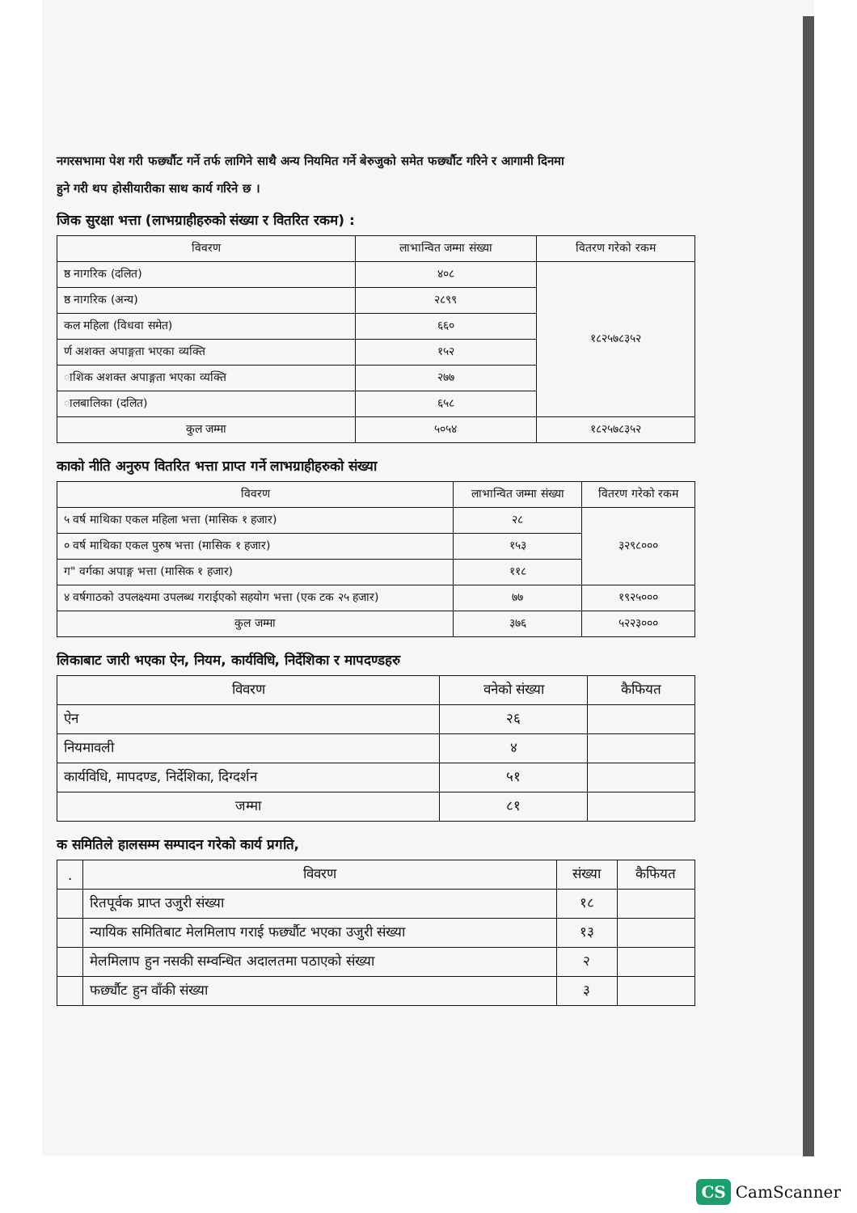नगरसभामा पेश गरी फर्छ्यौट गर्ने तर्फ लागिने साथै अन्य नियमित गर्ने बेरुजुको समेत फर्छ्यौट गरिने र आगामी दिनमा
हुने गरी थप होसीयारीका साथ कार्य गरिने छ ।
जिक सुरक्षा भत्ता (लाभग्राहीहरुको संख्या र वितरित रकम) :
| विवरण | लाभान्वित जम्मा संख्या | वितरण गरेको रकम |
| --- | --- | --- |
| ष्ठ नागरिक (दलित) | ४०८ | १८२५७८३५२ |
| ष्ठ नागरिक (अन्य) | २८९९ | |
| कल महिला (विधवा समेत) | ६६० | |
| र्ण अशक्त अपाङ्गता भएका व्यक्ति | १५२ | |
| ाशिक अशक्त अपाङ्गता भएका व्यक्ति | २७७ | |
| ालबालिका (दलित) | ६५८ | |
| कुल जम्मा | ५०५४ | १८२५७८३५२ |
काको नीति अनुरुप वितरित भत्ता प्राप्त गर्ने लाभग्राहीहरुको संख्या
| विवरण | लाभान्वित जम्मा संख्या | वितरण गरेको रकम |
| --- | --- | --- |
| ५ वर्ष माथिका एकल महिला भत्ता (मासिक १ हजार) | २८ | ३२९८००० |
| ० वर्ष माथिका एकल पुरुष भत्ता (मासिक १ हजार) | १५३ | |
| ग" वर्गका अपाङ्ग भत्ता (मासिक १ हजार) | ११८ | |
| ४ वर्षगाठको उपलक्ष्यमा उपलब्ध गराईएको सहयोग भत्ता (एक टक २५ हजार) | ७७ | १९२५००० |
| कुल जम्मा | ३७६ | ५२२३००० |
लिकाबाट जारी भएका ऐन, नियम, कार्यविधि, निर्देशिका र मापदण्डहरु
| विवरण | वनेको संख्या | कैफियत |
| --- | --- | --- |
| ऐन | २६ | |
| नियमावली | ४ | |
| कार्यविधि, मापदण्ड, निर्देशिका, दिग्दर्शन | ५१ | |
| जम्मा | ८१ | |
क समितिले हालसम्म सम्पादन गरेको कार्य प्रगति,
| . | विवरण | संख्या | कैफियत |
| --- | --- | --- | --- |
| | रितपूर्वक प्राप्त उजुरी संख्या | १८ | |
| | न्यायिक समितिबाट मेलमिलाप गराई फर्छ्यौट भएका उजुरी संख्या | १३ | |
| | मेलमिलाप हुन नसकी सम्वन्धित अदालतमा पठाएको संख्या | २ | |
| | फर्छ्यौट हुन वाँकी संख्या | ३ | |
CS CamScanner